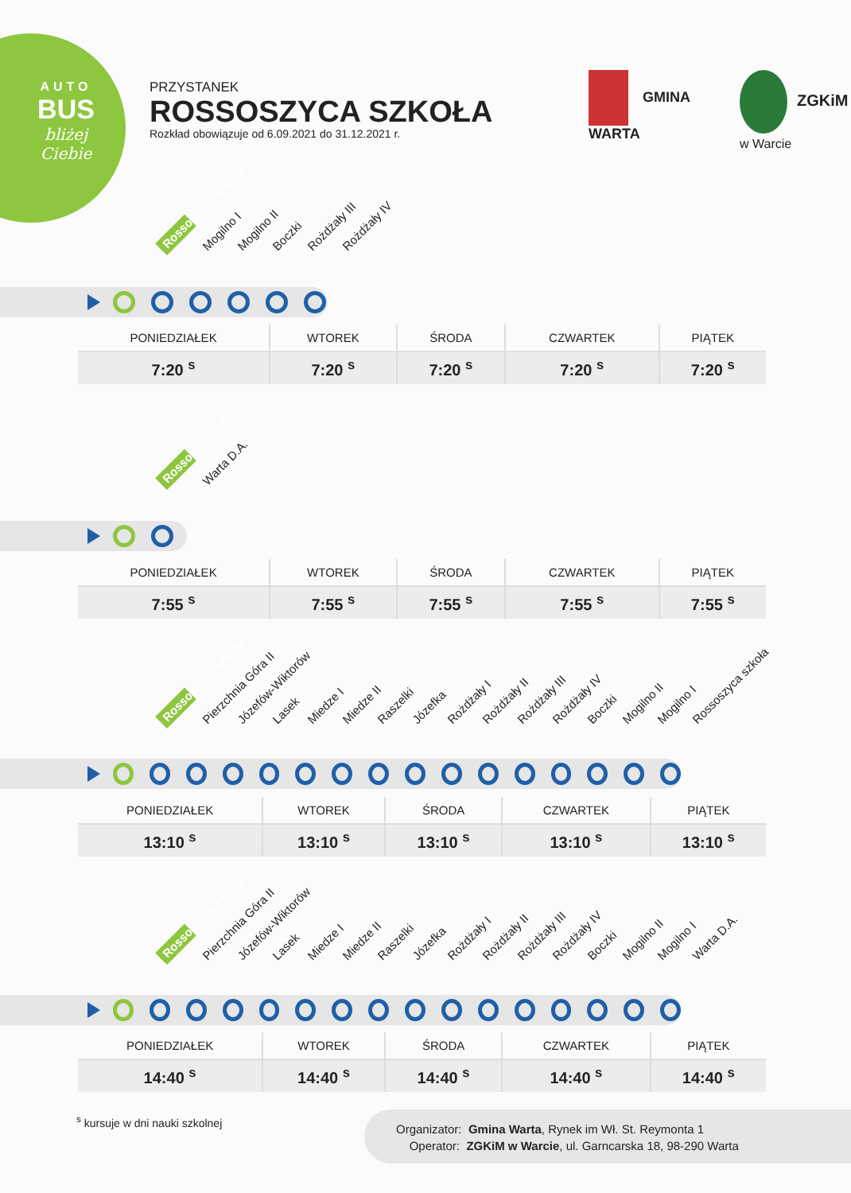AUTO
BUS
bliżej Ciebie
PRZYSTANEK
ROSSOSZYCA SZKOŁA
Rozkład obowiązuje od 6.09.2021 do 31.12.2021 r.
GMINA
WARTA
ZGKiM w Warcie
Rossoszyca szkoła Mogilno I Mogilno II Boczki Rożdżały III Rożdżały IV
| PONIEDZIAŁEK | WTOREK | ŚRODA | CZWARTEK | PIĄTEK |
| --- | --- | --- | --- | --- |
| 7:20 <sup>s</sup> | 7:20 <sup>s</sup> | 7:20 <sup>s</sup> | 7:20 <sup>s</sup> | 7:20 <sup>s</sup> |
Rossoszyca szkoła Warta D.A.
| PONIEDZIAŁEK | WTOREK | ŚRODA | CZWARTEK | PIĄTEK |
| --- | --- | --- | --- | --- |
| 7:55 <sup>s</sup> | 7:55 <sup>s</sup> | 7:55 <sup>s</sup> | 7:55 <sup>s</sup> | 7:55 <sup>s</sup> |
Rossoszyca szkoła Pierzchnia Góra II Józefów-Wiktorów Lasek Miedze I Miedze II Raszelki Józefka Rożdżały I Rożdżały II Rożdżały III Rożdżały IV Boczki Mogilno II Mogilno I Rossoszyca szkoła
| PONIEDZIAŁEK | WTOREK | ŚRODA | CZWARTEK | PIĄTEK |
| --- | --- | --- | --- | --- |
| 13:10 <sup>s</sup> | 13:10 <sup>s</sup> | 13:10 <sup>s</sup> | 13:10 <sup>s</sup> | 13:10 <sup>s</sup> |
Rossoszyca szkoła Pierzchnia Góra II Józefów-Wiktorów Lasek Miedze I Miedze II Raszelki Józefka Rożdżały I Rożdżały II Rożdżały III Rożdżały IV Boczki Mogilno II Mogilno I Warta D.A.
| PONIEDZIAŁEK | WTOREK | ŚRODA | CZWARTEK | PIĄTEK |
| --- | --- | --- | --- | --- |
| 14:40 <sup>s</sup> | 14:40 <sup>s</sup> | 14:40 <sup>s</sup> | 14:40 <sup>s</sup> | 14:40 <sup>s</sup> |
<sup>s</sup> kursuje w dni nauki szkolnej
Organizator: Gmina Warta, Rynek im Wł. St. Reymonta 1
Operator: ZGKiM w Warcie, ul. Garncarska 18, 98-290 Warta